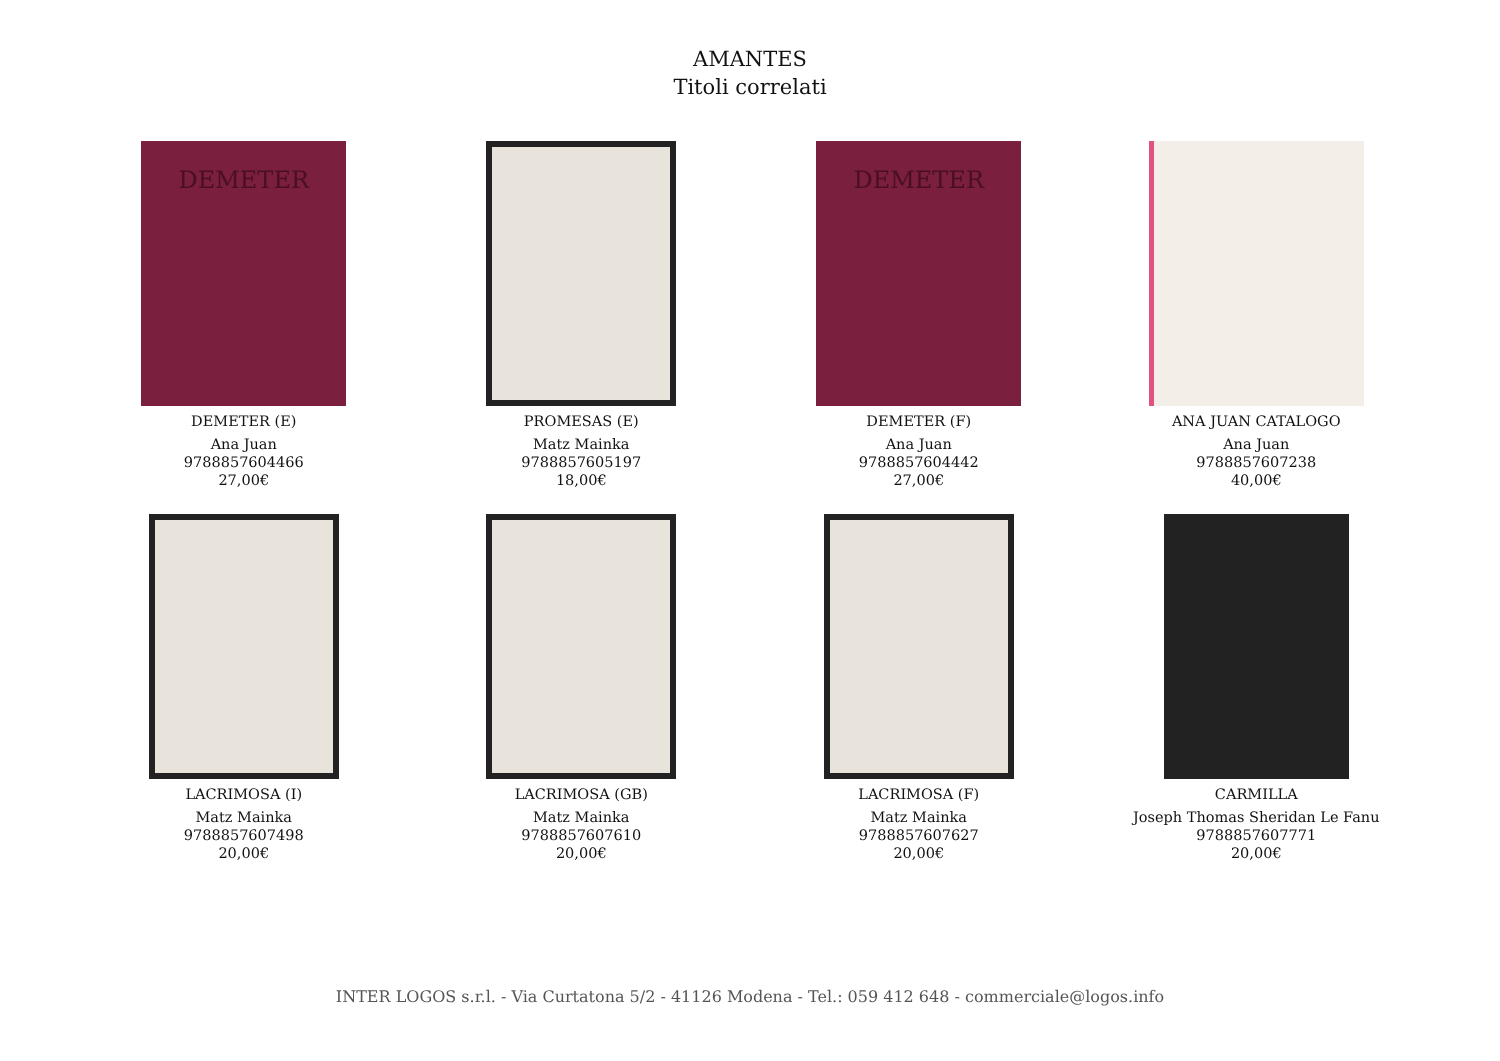AMANTES
Titoli correlati
DEMETER
DEMETER (E)
Ana Juan
9788857604466
27,00€
PROMESAS (E)
Matz Mainka
9788857605197
18,00€
DEMETER
DEMETER (F)
Ana Juan
9788857604442
27,00€
ANA JUAN CATALOGO
Ana Juan
9788857607238
40,00€
LACRIMOSA (I)
Matz Mainka
9788857607498
20,00€
LACRIMOSA (GB)
Matz Mainka
9788857607610
20,00€
LACRIMOSA (F)
Matz Mainka
9788857607627
20,00€
CARMILLA
Joseph Thomas Sheridan Le Fanu
9788857607771
20,00€
INTER LOGOS s.r.l. - Via Curtatona 5/2 - 41126 Modena - Tel.: 059 412 648 - commerciale@logos.info